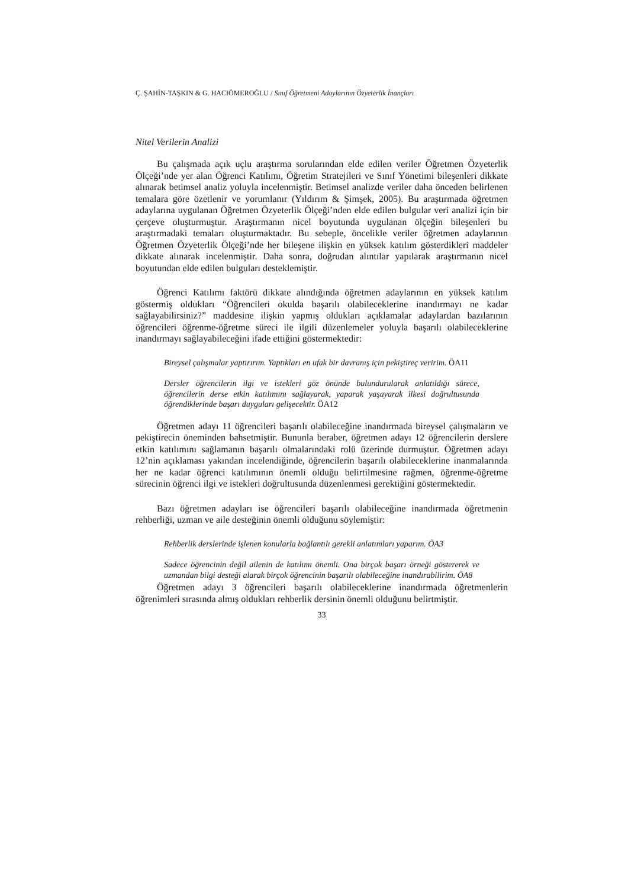Ç. ŞAHİN-TAŞKIN & G. HACIÖMEROĞLU / Sınıf Öğretmeni Adaylarının Özyeterlik İnançları
Nitel Verilerin Analizi
Bu çalışmada açık uçlu araştırma sorularından elde edilen veriler Öğretmen Özyeterlik Ölçeği’nde yer alan Öğrenci Katılımı, Öğretim Stratejileri ve Sınıf Yönetimi bileşenleri dikkate alınarak betimsel analiz yoluyla incelenmiştir. Betimsel analizde veriler daha önceden belirlenen temalara göre özetlenir ve yorumlanır (Yıldırım & Şimşek, 2005). Bu araştırmada öğretmen adaylarına uygulanan Öğretmen Özyeterlik Ölçeği’nden elde edilen bulgular veri analizi için bir çerçeve oluşturmuştur. Araştırmanın nicel boyutunda uygulanan ölçeğin bileşenleri bu araştırmadaki temaları oluşturmaktadır. Bu sebeple, öncelikle veriler öğretmen adaylarının Öğretmen Özyeterlik Ölçeği’nde her bileşene ilişkin en yüksek katılım gösterdikleri maddeler dikkate alınarak incelenmiştir. Daha sonra, doğrudan alıntılar yapılarak araştırmanın nicel boyutundan elde edilen bulguları desteklemiştir.
Öğrenci Katılımı faktörü dikkate alındığında öğretmen adaylarının en yüksek katılım göstermiş oldukları “Öğrencileri okulda başarılı olabileceklerine inandırmayı ne kadar sağlayabilirsiniz?” maddesine ilişkin yapmış oldukları açıklamalar adaylardan bazılarının öğrencileri öğrenme-öğretme süreci ile ilgili düzenlemeler yoluyla başarılı olabileceklerine inandırmayı sağlayabileceğini ifade ettiğini göstermektedir:
Bireysel çalışmalar yaptırırım. Yaptıkları en ufak bir davranış için pekiştireç veririm. ÖA11
Dersler öğrencilerin ilgi ve istekleri göz önünde bulundurularak anlatıldığı sürece, öğrencilerin derse etkin katılımını sağlayarak, yaparak yaşayarak ilkesi doğrultusunda öğrendiklerinde başarı duyguları gelişecektir. ÖA12
Öğretmen adayı 11 öğrencileri başarılı olabileceğine inandırmada bireysel çalışmaların ve pekiştirecin öneminden bahsetmiştir. Bununla beraber, öğretmen adayı 12 öğrencilerin derslere etkin katılımını sağlamanın başarılı olmalarındaki rolü üzerinde durmuştur. Öğretmen adayı 12’nin açıklaması yakından incelendiğinde, öğrencilerin başarılı olabileceklerine inanmalarında her ne kadar öğrenci katılımının önemli olduğu belirtilmesine rağmen, öğrenme-öğretme sürecinin öğrenci ilgi ve istekleri doğrultusunda düzenlenmesi gerektiğini göstermektedir.
Bazı öğretmen adayları ise öğrencileri başarılı olabileceğine inandırmada öğretmenin rehberliği, uzman ve aile desteğinin önemli olduğunu söylemiştir:
Rehberlik derslerinde işlenen konularla bağlantılı gerekli anlatımları yaparım. ÖA3
Sadece öğrencinin değil ailenin de katılımı önemli. Ona birçok başarı örneği göstererek ve uzmandan bilgi desteği alarak birçok öğrencinin başarılı olabileceğine inandırabilirim. ÖA8
Öğretmen adayı 3 öğrencileri başarılı olabileceklerine inandırmada öğretmenlerin öğrenimleri sırasında almış oldukları rehberlik dersinin önemli olduğunu belirtmiştir.
33